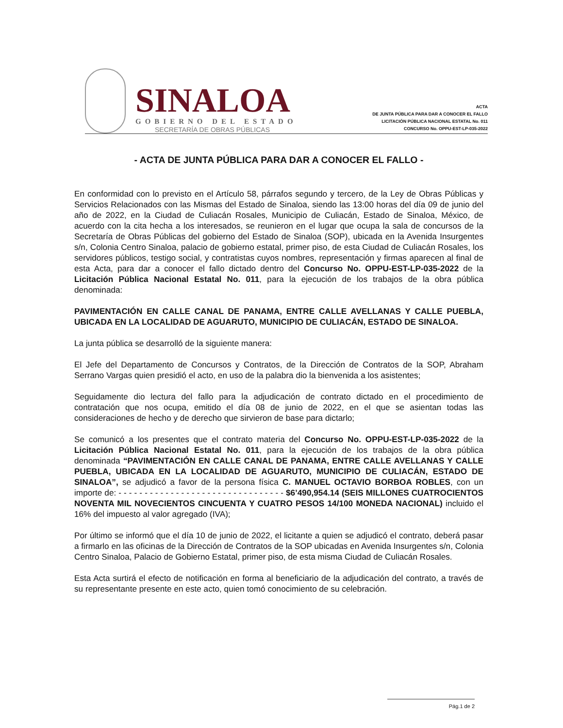SINALOA
GOBIERNO DEL ESTADO
SECRETARÍA DE OBRAS PÚBLICAS
ACTA
DE JUNTA PÚBLICA PARA DAR A CONOCER EL FALLO
LICITACIÓN PÚBLICA NACIONAL ESTATAL No. 011
CONCURSO No. OPPU-EST-LP-035-2022
- ACTA DE JUNTA PÚBLICA PARA DAR A CONOCER EL FALLO -
En conformidad con lo previsto en el Artículo 58, párrafos segundo y tercero, de la Ley de Obras Públicas y Servicios Relacionados con las Mismas del Estado de Sinaloa, siendo las 13:00 horas del día 09 de junio del año de 2022, en la Ciudad de Culiacán Rosales, Municipio de Culiacán, Estado de Sinaloa, México, de acuerdo con la cita hecha a los interesados, se reunieron en el lugar que ocupa la sala de concursos de la Secretaría de Obras Públicas del gobierno del Estado de Sinaloa (SOP), ubicada en la Avenida Insurgentes s/n, Colonia Centro Sinaloa, palacio de gobierno estatal, primer piso, de esta Ciudad de Culiacán Rosales, los servidores públicos, testigo social, y contratistas cuyos nombres, representación y firmas aparecen al final de esta Acta, para dar a conocer el fallo dictado dentro del Concurso No. OPPU-EST-LP-035-2022 de la Licitación Pública Nacional Estatal No. 011, para la ejecución de los trabajos de la obra pública denominada:
PAVIMENTACIÓN EN CALLE CANAL DE PANAMA, ENTRE CALLE AVELLANAS Y CALLE PUEBLA, UBICADA EN LA LOCALIDAD DE AGUARUTO, MUNICIPIO DE CULIACÁN, ESTADO DE SINALOA.
La junta pública se desarrolló de la siguiente manera:
El Jefe del Departamento de Concursos y Contratos, de la Dirección de Contratos de la SOP, Abraham Serrano Vargas quien presidió el acto, en uso de la palabra dio la bienvenida a los asistentes;
Seguidamente dio lectura del fallo para la adjudicación de contrato dictado en el procedimiento de contratación que nos ocupa, emitido el día 08 de junio de 2022, en el que se asientan todas las consideraciones de hecho y de derecho que sirvieron de base para dictarlo;
Se comunicó a los presentes que el contrato materia del Concurso No. OPPU-EST-LP-035-2022 de la Licitación Pública Nacional Estatal No. 011, para la ejecución de los trabajos de la obra pública denominada “PAVIMENTACIÓN EN CALLE CANAL DE PANAMA, ENTRE CALLE AVELLANAS Y CALLE PUEBLA, UBICADA EN LA LOCALIDAD DE AGUARUTO, MUNICIPIO DE CULIACÁN, ESTADO DE SINALOA”, se adjudicó a favor de la persona física C. MANUEL OCTAVIO BORBOA ROBLES, con un importe de: - - - - - - - - - - - - - - - - - - - - - - - - - - - - - - - - $6’490,954.14 (SEIS MILLONES CUATROCIENTOS NOVENTA MIL NOVECIENTOS CINCUENTA Y CUATRO PESOS 14/100 MONEDA NACIONAL) incluido el 16% del impuesto al valor agregado (IVA);
Por último se informó que el día 10 de junio de 2022, el licitante a quien se adjudicó el contrato, deberá pasar a firmarlo en las oficinas de la Dirección de Contratos de la SOP ubicadas en Avenida Insurgentes s/n, Colonia Centro Sinaloa, Palacio de Gobierno Estatal, primer piso, de esta misma Ciudad de Culiacán Rosales.
Esta Acta surtirá el efecto de notificación en forma al beneficiario de la adjudicación del contrato, a través de su representante presente en este acto, quien tomó conocimiento de su celebración.
Pág.1 de 2